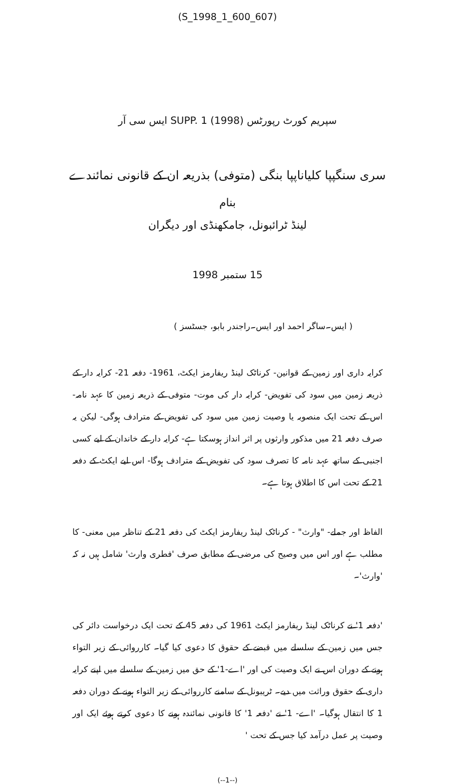(S_1998_1_600_607)
سپریم کورٹ رپورٹس (1998) SUPP. 1 ایس سی آر
سری سنگپپا کلیاناپپا بنگی (متوفی) بذریعہ ان کے قانونی نمائندے
بنام
لینڈ ٹرائبونل، جامکھنڈی اور دیگران
15 ستمبر 1998
( ایس۔ساگر احمد اور ایس۔راجندر بابو، جسٹسز )
کرایہ داری اور زمین کے قوانین- کرناٹک لینڈ ریفارمز ایکٹ، 1961- دفعہ 21- کرایہ دار کے ذریعہ زمین میں سود کی تفویض- کرایہ دار کی موت- متوفی کے ذریعہ زمین کا عہد نامہ- اس کے تحت ایک منصوبہ یا وصیت زمین میں سود کی تفویض کے مترادف ہوگی- لیکن یہ صرف دفعہ 21 میں مذکور وارثوں پر اثر انداز ہوسکتا ہے- کرایہ دار کے خاندان کے لیے کسی اجنبی کے ساتھ عہد نامہ کا تصرف سود کی تفویض کے مترادف ہوگا- اس لیے ایکٹ کے دفعہ 21 کے تحت اس کا اطلاق ہوتا ہے۔
الفاظ اور جملے- "وارث" - کرناٹک لینڈ ریفارمز ایکٹ کی دفعہ 21 کے تناظر میں معنی- کا مطلب ہے اور اس میں وصیح کی مرضی کے مطابق صرف 'فطری وارث' شامل ہیں نہ کہ 'وارث'۔
'دفعہ 1' نے کرناٹک لینڈ ریفارمز ایکٹ 1961 کی دفعہ 45 کے تحت ایک درخواست دائر کی جس میں زمین کے سلسلے میں قبضے کے حقوق کا دعوی کیا گیا۔ کارروائی کے زیر التواء ہونے کے دوران اس نے ایک وصیت کی اور 'اے-1' کے حق میں زمین کے سلسلے میں اپنے کرایہ داری کے حقوق وراثت میں دیے۔ ٹریبونل کے سامنے کارروائی کے زیر التواء ہونے کے دوران دفعہ 1 کا انتقال ہوگیا۔ 'اے- 1' نے 'دفعہ 1' کا قانونی نمائندہ ہونے کا دعوی کرتے ہوئے ایک اور وصیت پر عمل درآمد کیا جس کے تحت '
(--1--)